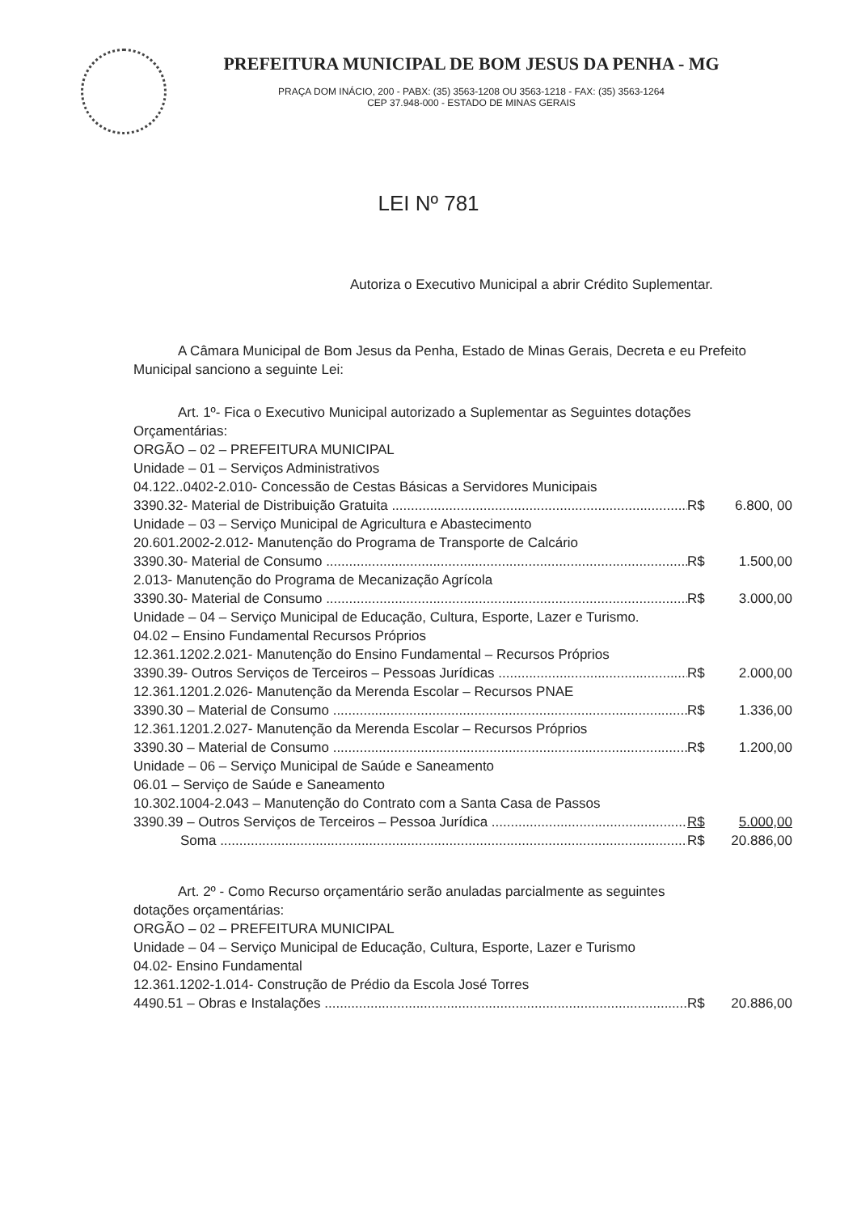PREFEITURA MUNICIPAL DE BOM JESUS DA PENHA - MG
PRAÇA DOM INÁCIO, 200 - PABX: (35) 3563-1208 OU 3563-1218 - FAX: (35) 3563-1264
CEP 37.948-000 - ESTADO DE MINAS GERAIS
LEI Nº 781
Autoriza o Executivo Municipal a abrir Crédito Suplementar.
A Câmara Municipal de Bom Jesus da Penha, Estado de Minas Gerais, Decreta e eu Prefeito Municipal sanciono a seguinte Lei:
Art. 1º- Fica o Executivo Municipal autorizado a Suplementar as Seguintes dotações
Orçamentárias:
ORGÃO – 02 – PREFEITURA MUNICIPAL
Unidade – 01 – Serviços Administrativos
04.122..0402-2.010- Concessão de Cestas Básicas a Servidores Municipais
3390.32- Material de Distribuição Gratuita R$ 6.800, 00
Unidade – 03 – Serviço Municipal de Agricultura e Abastecimento
20.601.2002-2.012- Manutenção do Programa de Transporte de Calcário
3390.30- Material de Consumo R$ 1.500,00
2.013- Manutenção do Programa de Mecanização Agrícola
3390.30- Material de Consumo R$ 3.000,00
Unidade – 04 – Serviço Municipal de Educação, Cultura, Esporte, Lazer e Turismo.
04.02 – Ensino Fundamental Recursos Próprios
12.361.1202.2.021- Manutenção do Ensino Fundamental – Recursos Próprios
3390.39- Outros Serviços de Terceiros – Pessoas Jurídicas R$ 2.000,00
12.361.1201.2.026- Manutenção da Merenda Escolar – Recursos PNAE
3390.30 – Material de Consumo R$ 1.336,00
12.361.1201.2.027- Manutenção da Merenda Escolar – Recursos Próprios
3390.30 – Material de Consumo R$ 1.200,00
Unidade – 06 – Serviço Municipal de Saúde e Saneamento
06.01 – Serviço de Saúde e Saneamento
10.302.1004-2.043 – Manutenção do Contrato com a Santa Casa de Passos
3390.39 – Outros Serviços de Terceiros – Pessoa Jurídica R$ 5.000,00
Soma R$ 20.886,00
Art. 2º - Como Recurso orçamentário serão anuladas parcialmente as seguintes
dotações orçamentárias:
ORGÃO – 02 – PREFEITURA MUNICIPAL
Unidade – 04 – Serviço Municipal de Educação, Cultura, Esporte, Lazer e Turismo
04.02- Ensino Fundamental
12.361.1202-1.014- Construção de Prédio da Escola José Torres
4490.51 – Obras e Instalações R$ 20.886,00